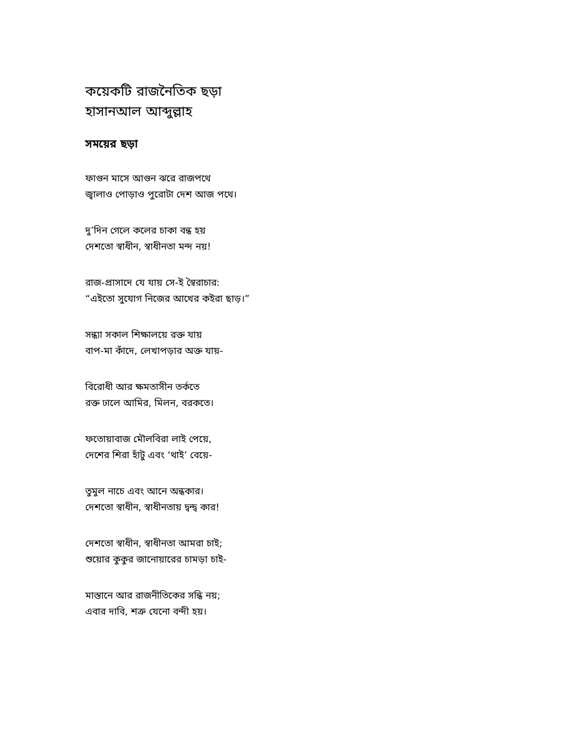কয়েকটি রাজনৈতিক ছড়া
হাসানআল আব্দুল্লাহ
সময়ের ছড়া
ফাগুন মাসে আগুন ঝরে রাজপথে
জ্বালাও পোড়াও পুরোটা দেশ আজ পথে।
দু’দিন গেলে কলের চাকা বন্ধ হয়
দেশতো স্বাধীন, স্বাধীনতা মন্দ নয়!
রাজ-প্রাসাদে যে যায় সে-ই স্বৈরাচার:
“এইতো সুযোগ নিজের আখের কইরা ছাড়।”
সন্ধ্যা সকাল শিক্ষালয়ে রক্ত যায়
বাপ-মা কাঁদে, লেখাপড়ার অক্ত যায়-
বিরোধী আর ক্ষমতাসীন তর্কতে
রক্ত ঢালে আমির, মিলন, বরকতে।
ফতোয়াবাজ মৌলবিরা লাই পেয়ে,
দেশের শিরা হাঁটু এবং ‘থাই’ বেয়ে-
তুমুল নাচে এবং আনে অন্ধকার।
দেশতো স্বাধীন, স্বাধীনতায় দ্বন্দ্ব কার!
দেশতো স্বাধীন, স্বাধীনতা আমরা চাই;
শুয়োর কুকুর জানোয়ারের চামড়া চাই-
মাস্তানে আর রাজনীতিকের সন্ধি নয়;
এবার দাবি, শত্রু যেনো বন্দী হয়।